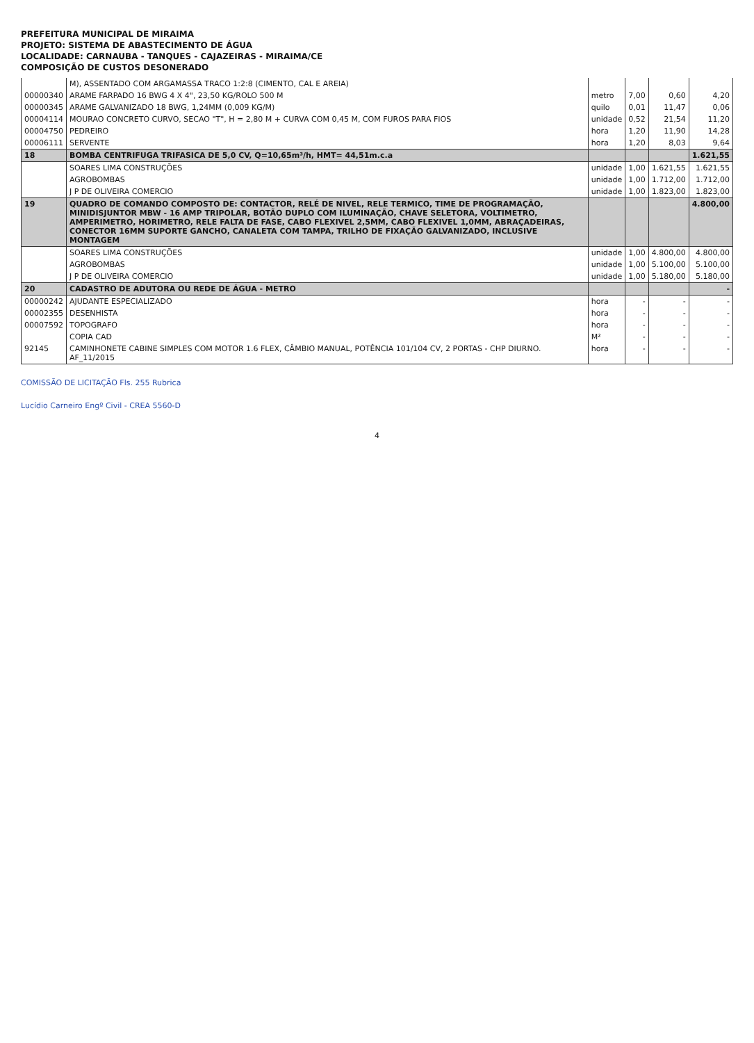PREFEITURA MUNICIPAL DE MIRAIMA
PROJETO: SISTEMA DE ABASTECIMENTO DE ÁGUA
LOCALIDADE: CARNAUBA - TANQUES - CAJAZEIRAS - MIRAIMA/CE
COMPOSIÇÃO DE CUSTOS DESONERADO
| | M), ASSENTADO COM ARGAMASSA TRACO 1:2:8 (CIMENTO, CAL E AREIA) | | | | |
| 00000340 | ARAME FARPADO 16 BWG 4 X 4", 23,50 KG/ROLO 500 M | metro | 7,00 | 0,60 | 4,20 |
| 00000345 | ARAME GALVANIZADO 18 BWG, 1,24MM (0,009 KG/M) | quilo | 0,01 | 11,47 | 0,06 |
| 00004114 | MOURAO CONCRETO CURVO, SECAO "T", H = 2,80 M + CURVA COM 0,45 M, COM FUROS PARA FIOS | unidade | 0,52 | 21,54 | 11,20 |
| 00004750 | PEDREIRO | hora | 1,20 | 11,90 | 14,28 |
| 00006111 | SERVENTE | hora | 1,20 | 8,03 | 9,64 |
| 18 | BOMBA CENTRIFUGA TRIFASICA DE 5,0 CV, Q=10,65m³/h, HMT= 44,51m.c.a | | | | 1.621,55 |
| | SOARES LIMA CONSTRUÇÕES | unidade | 1,00 | 1.621,55 | 1.621,55 |
| | AGROBOMBAS | unidade | 1,00 | 1.712,00 | 1.712,00 |
| | J P DE OLIVEIRA COMERCIO | unidade | 1,00 | 1.823,00 | 1.823,00 |
| 19 | QUADRO DE COMANDO COMPOSTO DE: CONTACTOR, RELÉ DE NIVEL, RELE TERMICO, TIME DE PROGRAMAÇÃO, MINIDISJUNTOR MBW - 16 AMP TRIPOLAR, BOTÃO DUPLO COM ILUMINAÇÃO, CHAVE SELETORA, VOLTIMETRO, AMPERIMETRO, HORIMETRO, RELE FALTA DE FASE, CABO FLEXIVEL 2,5MM, CABO FLEXIVEL 1,0MM, ABRAÇADEIRAS, CONECTOR 16MM SUPORTE GANCHO, CANALETA COM TAMPA, TRILHO DE FIXAÇÃO GALVANIZADO, INCLUSIVE MONTAGEM | | | | 4.800,00 |
| | SOARES LIMA CONSTRUÇÕES | unidade | 1,00 | 4.800,00 | 4.800,00 |
| | AGROBOMBAS | unidade | 1,00 | 5.100,00 | 5.100,00 |
| | J P DE OLIVEIRA COMERCIO | unidade | 1,00 | 5.180,00 | 5.180,00 |
| 20 | CADASTRO DE ADUTORA OU REDE DE ÁGUA - METRO | | | | - |
| 00000242 | AJUDANTE ESPECIALIZADO | hora | - | - | - |
| 00002355 | DESENHISTA | hora | - | - | - |
| 00007592 | TOPOGRAFO | hora | - | - | - |
| | COPIA CAD | M² | - | - | - |
| 92145 | CAMINHONETE CABINE SIMPLES COM MOTOR 1.6 FLEX, CÂMBIO MANUAL, POTÊNCIA 101/104 CV, 2 PORTAS - CHP DIURNO. AF_11/2015 | hora | - | - | - |
COMISSÃO DE LICITAÇÃO Fls. 255 Rubrica
Lucídio Carneiro Engº Civil - CREA 5560-D
4